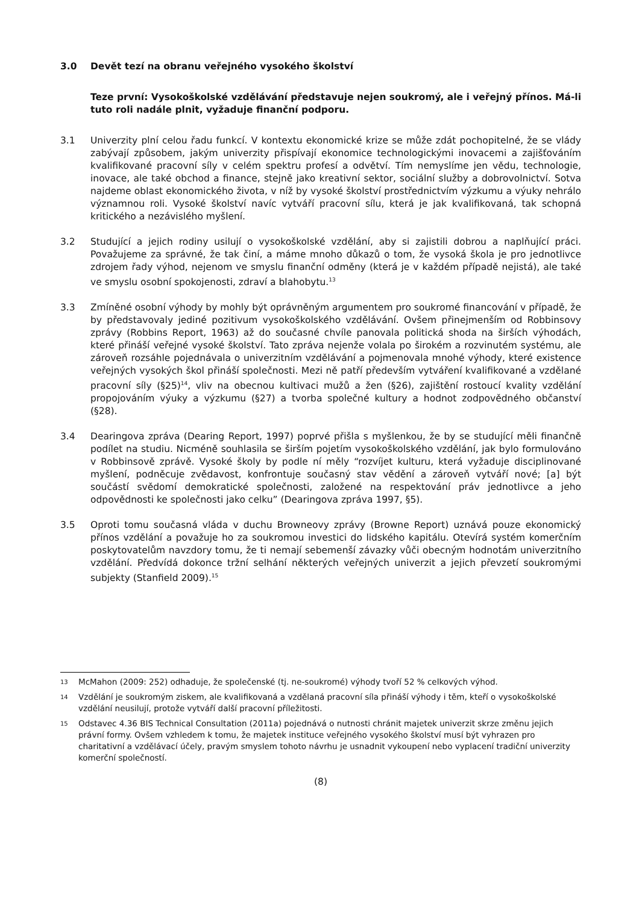3.0 Devět tezí na obranu veřejného vysokého školství
Teze první: Vysokoškolské vzdělávání představuje nejen soukromý, ale i veřejný přínos. Má-li tuto roli nadále plnit, vyžaduje finanční podporu.
3.1 Univerzity plní celou řadu funkcí. V kontextu ekonomické krize se může zdát pochopitelné, že se vlády zabývají způsobem, jakým univerzity přispívají ekonomice technologickými inovacemi a zajišťováním kvalifikované pracovní síly v celém spektru profesí a odvětví. Tím nemyslíme jen vědu, technologie, inovace, ale také obchod a finance, stejně jako kreativní sektor, sociální služby a dobrovolnictví. Sotva najdeme oblast ekonomického života, v níž by vysoké školství prostřednictvím výzkumu a výuky nehrálo významnou roli. Vysoké školství navíc vytváří pracovní sílu, která je jak kvalifikovaná, tak schopná kritického a nezávislého myšlení.
3.2 Studující a jejich rodiny usilují o vysokoškolské vzdělání, aby si zajistili dobrou a naplňující práci. Považujeme za správné, že tak činí, a máme mnoho důkazů o tom, že vysoká škola je pro jednotlivce zdrojem řady výhod, nejenom ve smyslu finanční odměny (která je v každém případě nejistá), ale také ve smyslu osobní spokojenosti, zdraví a blahobytu.<sup>13</sup>
3.3 Zmíněné osobní výhody by mohly být oprávněným argumentem pro soukromé financování v případě, že by představovaly jediné pozitivum vysokoškolského vzdělávání. Ovšem přinejmenším od Robbinsovy zprávy (Robbins Report, 1963) až do současné chvíle panovala politická shoda na širších výhodách, které přináší veřejné vysoké školství. Tato zpráva nejenže volala po širokém a rozvinutém systému, ale zároveň rozsáhle pojednávala o univerzitním vzdělávání a pojmenovala mnohé výhody, které existence veřejných vysokých škol přináší společnosti. Mezi ně patří především vytváření kvalifikované a vzdělané pracovní síly (§25)<sup>14</sup>, vliv na obecnou kultivaci mužů a žen (§26), zajištění rostoucí kvality vzdělání propojováním výuky a výzkumu (§27) a tvorba společné kultury a hodnot zodpovědného občanství (§28).
3.4 Dearingova zpráva (Dearing Report, 1997) poprvé přišla s myšlenkou, že by se studující měli finančně podílet na studiu. Nicméně souhlasila se širším pojetím vysokoškolského vzdělání, jak bylo formulováno v Robbinsově zprávě. Vysoké školy by podle ní měly “rozvíjet kulturu, která vyžaduje disciplinované myšlení, podněcuje zvědavost, konfrontuje současný stav vědění a zároveň vytváří nové; [a] být součástí svědomí demokratické společnosti, založené na respektování práv jednotlivce a jeho odpovědnosti ke společnosti jako celku” (Dearingova zpráva 1997, §5).
3.5 Oproti tomu současná vláda v duchu Browneovy zprávy (Browne Report) uznává pouze ekonomický přínos vzdělání a považuje ho za soukromou investici do lidského kapitálu. Otevírá systém komerčním poskytovatelům navzdory tomu, že ti nemají sebemenší závazky vůči obecným hodnotám univerzitního vzdělání. Předvídá dokonce tržní selhání některých veřejných univerzit a jejich převzetí soukromými subjekty (Stanfield 2009).<sup>15</sup>
13
McMahon (2009: 252) odhaduje, že společenské (tj. ne-soukromé) výhody tvoří 52 % celkových výhod.
14
Vzdělání je soukromým ziskem, ale kvalifikovaná a vzdělaná pracovní síla přináší výhody i těm, kteří o vysokoškolské vzdělání neusilují, protože vytváří další pracovní příležitosti.
15
Odstavec 4.36 BIS Technical Consultation (2011a) pojednává o nutnosti chránit majetek univerzit skrze změnu jejich právní formy. Ovšem vzhledem k tomu, že majetek instituce veřejného vysokého školství musí být vyhrazen pro charitativní a vzdělávací účely, pravým smyslem tohoto návrhu je usnadnit vykoupení nebo vyplacení tradiční univerzity komerční společností.
(8)